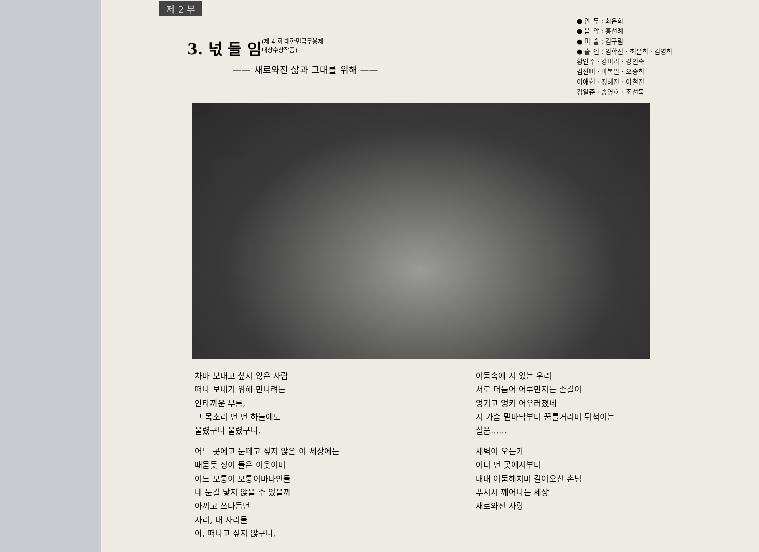제 2 부
3. 넋 들 임
(제 4 회 대한민국무용제
대상수상작품)
—— 새로와진 삶과 그대를 위해 ——
● 안 무 : 최은희
● 음 악 : 홍선례
● 미 술 : 김구림
● 출 연 : 임학선 · 최은희 · 김영희
황인주 · 강미리 · 강인숙
김선미 · 마복일 · 오승희
이애현 · 정혜진 · 이철진
김일준 · 송영호 · 조선묵
차마 보내고 싶지 않은 사람
떠나 보내기 위해 만나려는
안타까운 부름,
그 목소리 먼 먼 하늘에도
울렸구나 울렸구나.
어느 곳에고 눈떼고 싶지 않은 이 세상에는
때묻듯 정이 들은 이웃이며
어느 모퉁이 모퉁이마다인들
내 눈길 닿지 않을 수 있을까
아끼고 쓰다듬던
자리, 내 자리들
아, 떠나고 싶지 않구나.
어둠속에 서 있는 우리
서로 더듬어 어루만지는 손길이
엉기고 엉켜 어우러졌네
저 가슴 밑바닥부터 꿈틀거리며 뒤척이는
설움……
새벽이 오는가
어디 먼 곳에서부터
내내 어둠헤치며 걸어오신 손님
푸시시 깨어나는 세상
새로와진 사랑